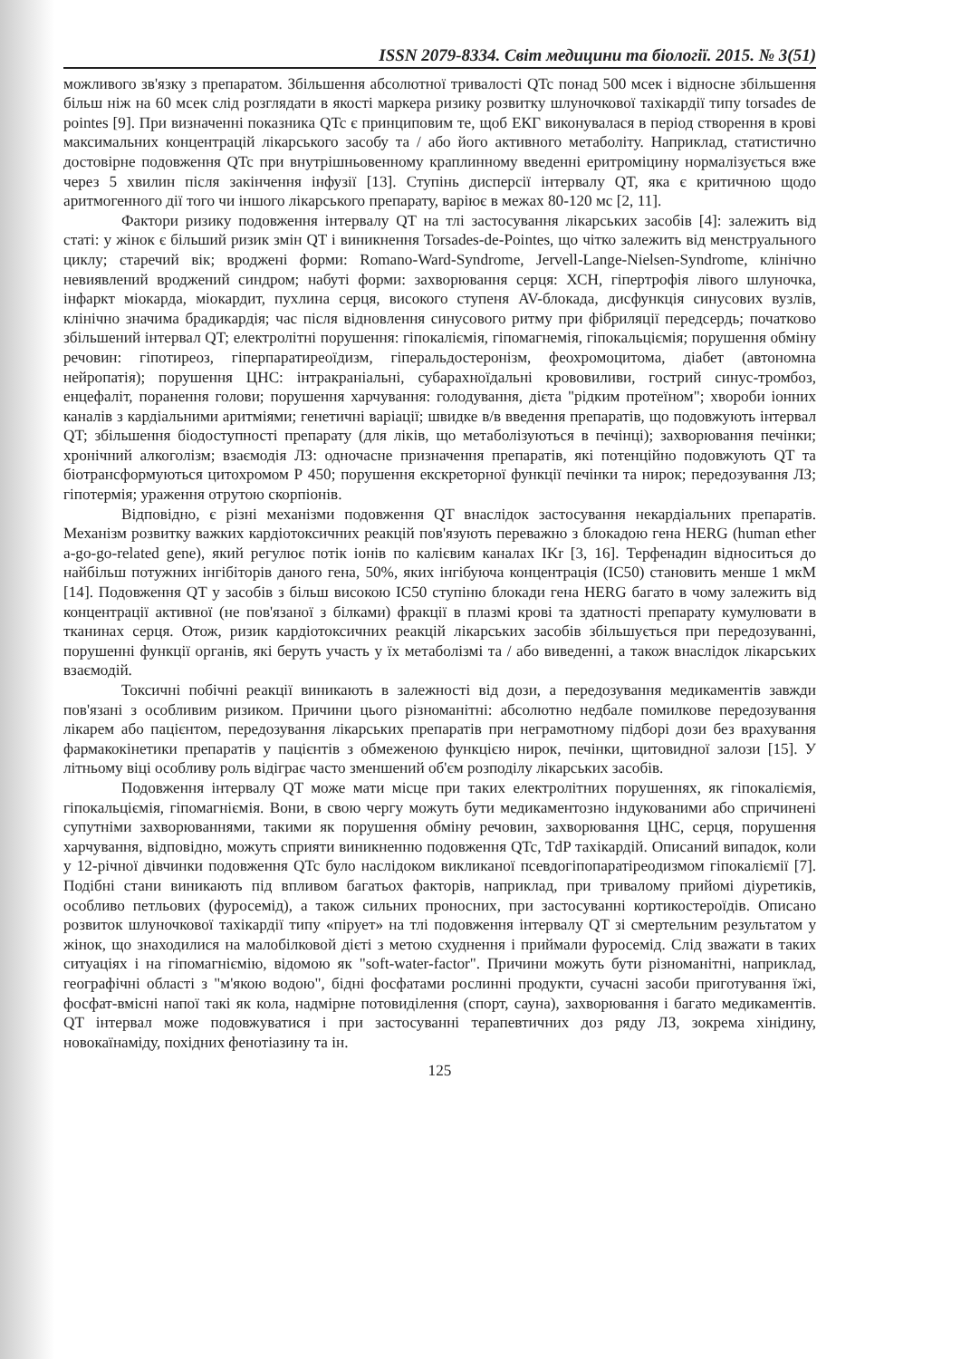ISSN 2079-8334. Світ медицини та біології. 2015. № 3(51)
можливого зв'язку з препаратом. Збільшення абсолютної тривалості QTc понад 500 мсек і відносне збільшення більш ніж на 60 мсек слід розглядати в якості маркера ризику розвитку шлуночкової тахікардії типу torsades de pointes [9]. При визначенні показника QTc є принциповим те, щоб ЕКГ виконувалася в період створення в крові максимальних концентрацій лікарського засобу та / або його активного метаболіту. Наприклад, статистично достовірне подовження QTc при внутрішньовенному краплинному введенні еритроміцину нормалізується вже через 5 хвилин після закінчення інфузії [13]. Ступінь дисперсії інтервалу QT, яка є критичною щодо аритмогенного дії того чи іншого лікарського препарату, варіює в межах 80-120 мс [2, 11].
Фактори ризику подовження інтервалу QT на тлі застосування лікарських засобів [4]: залежить від статі: у жінок є більший ризик змін QT і виникнення Torsades-de-Pointes, що чітко залежить від менструального циклу; старечий вік; вроджені форми: Romano-Ward-Syndrome, Jervell-Lange-Nielsen-Syndrome, клінічно невиявлений вроджений синдром; набуті форми: захворювання серця: ХСН, гіпертрофія лівого шлуночка, інфаркт міокарда, міокардит, пухлина серця, високого ступеня AV-блокада, дисфункція синусових вузлів, клінічно значима брадикардія; час після відновлення синусового ритму при фібриляції передсердь; початково збільшений інтервал QT; електролітні порушення: гіпокаліємія, гіпомагнемія, гіпокальціємія; порушення обміну речовин: гіпотиреоз, гіперпаратиреоїдизм, гіперальдостеронізм, феохромоцитома, діабет (автономна нейропатія); порушення ЦНС: інтракраніальні, субарахноїдальні крововиливи, гострий синус-тромбоз, енцефаліт, поранення голови; порушення харчування: голодування, дієта "рідким протеїном"; хвороби іонних каналів з кардіальними аритміями; генетичні варіації; швидке в/в введення препаратів, що подовжують інтервал QT; збільшення біодоступності препарату (для ліків, що метаболізуються в печінці); захворювання печінки; хронічний алкоголізм; взаємодія ЛЗ: одночасне призначення препаратів, які потенційно подовжують QT та біотрансформуються цитохромом Р 450; порушення екскреторної функції печінки та нирок; передозування ЛЗ; гіпотермія; ураження отрутою скорпіонів.
Відповідно, є різні механізми подовження QT внаслідок застосування некардіальних препаратів. Механізм розвитку важких кардіотоксичних реакцій пов'язують переважно з блокадою гена HERG (human ether a-go-go-related gene), який регулює потік іонів по калієвим каналах IKr [3, 16]. Терфенадин відноситься до найбільш потужних інгібіторів даного гена, 50%, яких інгібуюча концентрація (IC50) становить менше 1 мкМ [14]. Подовження QT у засобів з більш високою IC50 ступіню блокади гена HERG багато в чому залежить від концентрації активної (не пов'язаної з білками) фракції в плазмі крові та здатності препарату кумулювати в тканинах серця. Отож, ризик кардіотоксичних реакцій лікарських засобів збільшується при передозуванні, порушенні функції органів, які беруть участь у їх метаболізмі та / або виведенні, а також внаслідок лікарських взаємодій.
Токсичні побічні реакції виникають в залежності від дози, а передозування медикаментів завжди пов'язані з особливим ризиком. Причини цього різноманітні: абсолютно недбале помилкове передозування лікарем або пацієнтом, передозування лікарських препаратів при неграмотному підборі дози без врахування фармакокінетики препаратів у пацієнтів з обмеженою функцією нирок, печінки, щитовидної залози [15]. У літньому віці особливу роль відіграє часто зменшений об'єм розподілу лікарських засобів.
Подовження інтервалу QT може мати місце при таких електролітних порушеннях, як гіпокаліємія, гіпокальціємія, гіпомагніємія. Вони, в свою чергу можуть бути медикаментозно індукованими або спричинені супутніми захворюваннями, такими як порушення обміну речовин, захворювання ЦНС, серця, порушення харчування, відповідно, можуть сприяти виникненню подовження QTc, TdP тахікардій. Описаний випадок, коли у 12-річної дівчинки подовження QTc було наслідоком викликаної псевдогіпопаратіреодизмом гіпокаліємії [7]. Подібні стани виникають під впливом багатьох факторів, наприклад, при тривалому прийомі діуретиків, особливо петльових (фуросемід), а також сильних проносних, при застосуванні кортикостероїдів. Описано розвиток шлуночкової тахікардії типу «пірует» на тлі подовження інтервалу QT зі смертельним результатом у жінок, що знаходилися на малобілковой дієті з метою схуднення і приймали фуросемід. Слід зважати в таких ситуаціях і на гіпомагніємію, відомою як "soft-water-factor". Причини можуть бути різноманітні, наприклад, географічні області з "м'якою водою", бідні фосфатами рослинні продукти, сучасні засоби приготування їжі, фосфат-вмісні напої такі як кола, надмірне потовиділення (спорт, сауна), захворювання і багато медикаментів. QT інтервал може подовжуватися і при застосуванні терапевтичних доз ряду ЛЗ, зокрема хінідину, новокаїнаміду, похідних фенотіазину та ін.
125